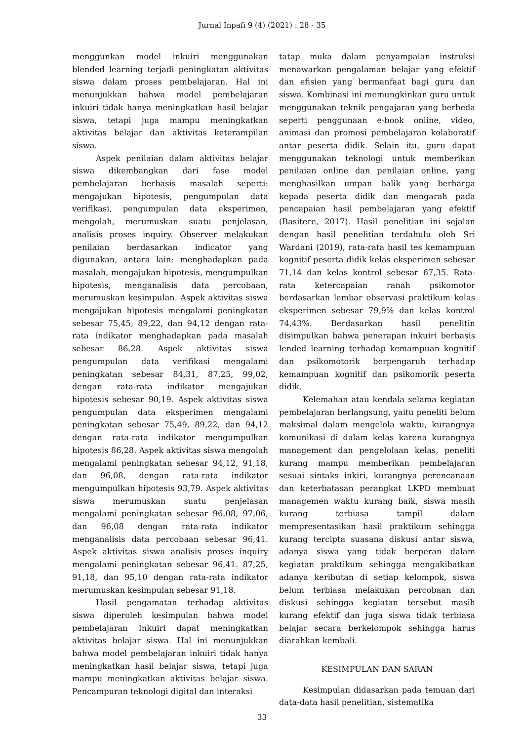Jurnal Inpafi 9 (4) (2021) : 28 - 35
menggunkan model inkuiri menggunakan blended learning terjadi peningkatan aktivitas siswa dalam proses pembelajaran. Hal ini menunjukkan bahwa model pembelajaran inkuiri tidak hanya meningkatkan hasil belajar siswa, tetapi juga mampu meningkatkan aktivitas belajar dan aktivitas keterampilan siswa.
Aspek penilaian dalam aktivitas belajar siswa dikembangkan dari fase model pembelajaran berbasis masalah seperti: mengajukan hipotesis, pengumpulan data verifikasi, pengumpulan data eksperimen, mengolah, merumuskan suatu penjelasan, analisis proses inquiry. Observer melakukan penilaian berdasarkan indicator yang digunakan, antara lain: menghadapkan pada masalah, mengajukan hipotesis, mengumpulkan hipotesis, menganalisis data percobaan, merumuskan kesimpulan. Aspek aktivitas siswa mengajukan hipotesis mengalami peningkatan sebesar 75,45, 89,22, dan 94,12 dengan rata-rata indikator menghadapkan pada masalah sebesar 86,28. Aspek aktivitas siswa pengumpulan data verifikasi mengalami peningkatan sebesar 84,31, 87,25, 99,02, dengan rata-rata indikator mengajukan hipotesis sebesar 90,19. Aspek aktivitas siswa pengumpulan data eksperimen mengalami peningkatan sebesar 75,49, 89,22, dan 94,12 dengan rata-rata indikator mengumpulkan hipotesis 86,28. Aspek aktivitas siswa mengolah mengalami peningkatan sebesar 94,12, 91,18, dan 96,08, dengan rata-rata indikator mengumpulkan hipotesis 93,79. Aspek aktivitas siswa merumuskan suatu penjelasan mengalami peningkatan sebesar 96,08, 97,06, dan 96,08 dengan rata-rata indikator menganalisis data percobaan sebesar 96,41. Aspek aktivitas siswa analisis proses inquiry mengalami peningkatan sebesar 96,41. 87,25, 91,18, dan 95,10 dengan rata-rata indikator merumuskan kesimpulan sebesar 91,18.
Hasil pengamatan terhadap aktivitas siswa diperoleh kesimpulan bahwa model pembelajaran Inkuiri dapat meningkatkan aktivitas belajar siswa. Hal ini menunjukkan bahwa model pembelajaran inkuiri tidak hanya meningkatkan hasil belajar siswa, tetapi juga mampu meningkatkan aktivitas belajar siswa. Pencampuran teknologi digital dan interaksi
tatap muka dalam penyampaian instruksi menawarkan pengalaman belajar yang efektif dan efisien yang bermanfaat bagi guru dan siswa. Kombinasi ini memungkinkan guru untuk menggunakan teknik pengajaran yang berbeda seperti penggunaan e-book online, video, animasi dan promosi pembelajaran kolaboratif antar peserta didik. Selain itu, guru dapat menggunakan teknologi untuk memberikan penilaian online dan penilaian online, yang menghasilkan umpan balik yang berharga kepada peserta didik dan mengarah pada pencapaian hasil pembelajaran yang efektif (Basitere, 2017). Hasil penelitian ini sejalan dengan hasil penelitian terdahulu oleh Sri Wardani (2019), rata-rata hasil tes kemampuan kognitif peserta didik kelas eksperimen sebesar 71,14 dan kelas kontrol sebesar 67,35. Rata-rata ketercapaian ranah psikomotor berdasarkan lembar observasi praktikum kelas eksperimen sebesar 79,9% dan kelas kontrol 74,43%. Berdasarkan hasil penelitin disimpulkan bahwa penerapan inkuiri berbasis lended learning terhadap kemampuan kognitif dan psikomotorik berpengaruh terhadap kemampuan kognitif dan psikomorik peserta didik.
Kelemahan atau kendala selama kegiatan pembelajaran berlangsung, yaitu peneliti belum maksimal dalam mengelola waktu, kurangnya komunikasi di dalam kelas karena kurangnya management dan pengelolaan kelas, peneliti kurang mampu memberikan pembelajaran sesuai sintaks inkiri, kurangnya perencanaan dan keterbatasan perangkat LKPD membuat managemen waktu kurang baik, siswa masih kurang terbiasa tampil dalam mempresentasikan hasil praktikum sehingga kurang tercipta suasana diskusi antar siswa, adanya siswa yang tidak berperan dalam kegiatan praktikum sehingga mengakibatkan adanya keributan di setiap kelompok, siswa belum terbiasa melakukan percobaan dan diskusi sehingga kegiatan tersebut masih kurang efektif dan juga siswa tidak terbiasa belajar secara berkelompok sehingga harus diarahkan kembali.
KESIMPULAN DAN SARAN
Kesimpulan didasarkan pada temuan dari data-data hasil penelitian, sistematika
33